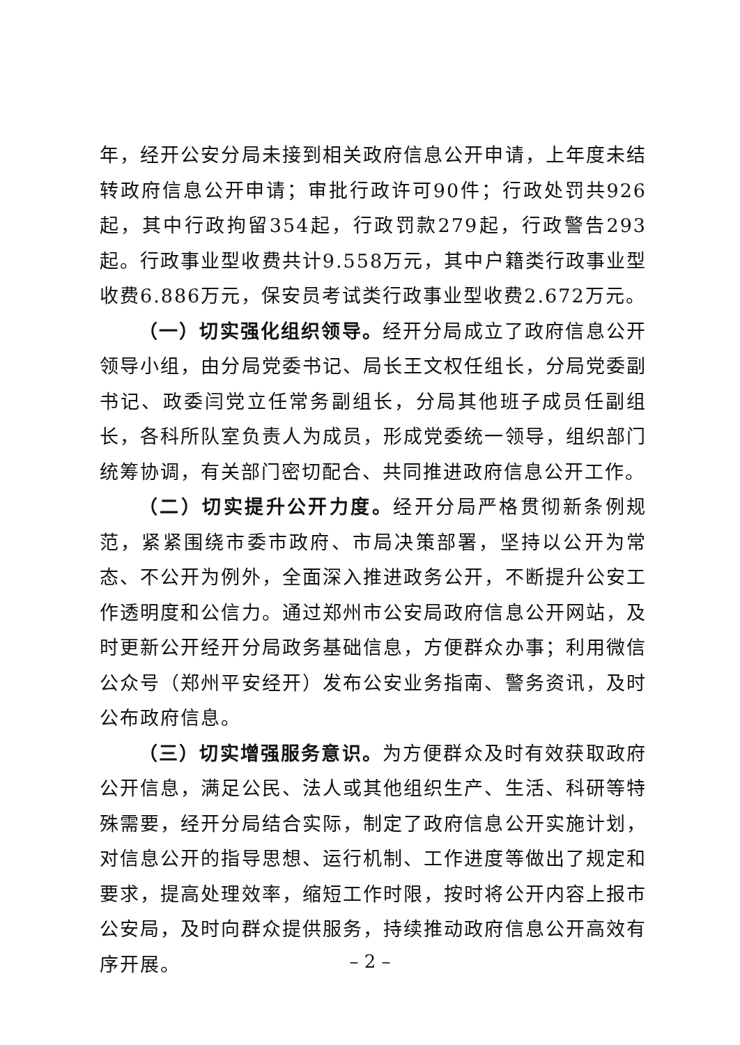年，经开公安分局未接到相关政府信息公开申请，上年度未结转政府信息公开申请；审批行政许可90件；行政处罚共926起，其中行政拘留354起，行政罚款279起，行政警告293起。行政事业型收费共计9.558万元，其中户籍类行政事业型收费6.886万元，保安员考试类行政事业型收费2.672万元。
（一）切实强化组织领导。经开分局成立了政府信息公开领导小组，由分局党委书记、局长王文权任组长，分局党委副书记、政委闫党立任常务副组长，分局其他班子成员任副组长，各科所队室负责人为成员，形成党委统一领导，组织部门统筹协调，有关部门密切配合、共同推进政府信息公开工作。
（二）切实提升公开力度。经开分局严格贯彻新条例规范，紧紧围绕市委市政府、市局决策部署，坚持以公开为常态、不公开为例外，全面深入推进政务公开，不断提升公安工作透明度和公信力。通过郑州市公安局政府信息公开网站，及时更新公开经开分局政务基础信息，方便群众办事；利用微信公众号（郑州平安经开）发布公安业务指南、警务资讯，及时公布政府信息。
（三）切实增强服务意识。为方便群众及时有效获取政府公开信息，满足公民、法人或其他组织生产、生活、科研等特殊需要，经开分局结合实际，制定了政府信息公开实施计划，对信息公开的指导思想、运行机制、工作进度等做出了规定和要求，提高处理效率，缩短工作时限，按时将公开内容上报市公安局，及时向群众提供服务，持续推动政府信息公开高效有序开展。
– 2 –